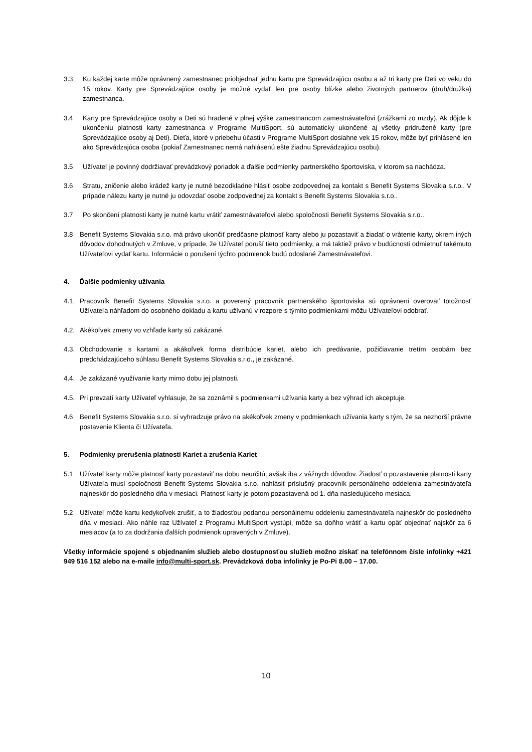3.3 Ku každej karte môže oprávnený zamestnanec priobjednať jednu kartu pre Sprevádzajúcu osobu a až tri karty pre Deti vo veku do 15 rokov. Karty pre Sprevádzajúce osoby je možné vydať len pre osoby blízke alebo životných partnerov (druh/družka) zamestnanca.
3.4 Karty pre Sprevádzajúce osoby a Deti sú hradené v plnej výške zamestnancom zamestnávateľovi (zrážkami zo mzdy). Ak dôjde k ukončeniu platnosti karty zamestnanca v Programe MultiSport, sú automaticky ukončené aj všetky pridružené karty (pre Sprevádzajúce osoby aj Deti). Dieťa, ktoré v priebehu účasti v Programe MultiSport dosiahne vek 15 rokov, môže byť prihlásené len ako Sprevádzajúca osoba (pokiaľ Zamestnanec nemá nahlásenú ešte žiadnu Sprevádzajúcu osobu).
3.5 Užívateľ je povinný dodržiavať prevádzkový poriadok a ďalšie podmienky partnerského športoviska, v ktorom sa nachádza.
3.6 Stratu, zničenie alebo krádež karty je nutné bezodkladne hlásiť osobe zodpovednej za kontakt s Benefit Systems Slovakia s.r.o.. V prípade nálezu karty je nutné ju odovzdať osobe zodpovednej za kontakt s Benefit Systems Slovakia s.r.o..
3.7 Po skončení platnosti karty je nutné kartu vrátiť zamestnávateľovi alebo spoločnosti Benefit Systems Slovakia s.r.o..
3.8 Benefit Systems Slovakia s.r.o. má právo ukončiť predčasne platnosť karty alebo ju pozastaviť a žiadať o vrátenie karty, okrem iných dôvodov dohodnutých v Zmluve, v prípade, že Užívateľ poruší tieto podmienky, a má taktiež právo v budúcnosti odmietnuť takémuto Užívateľovi vydať kartu. Informácie o porušení týchto podmienok budú odoslané Zamestnávateľovi.
4. Ďalšie podmienky užívania
4.1. Pracovník Benefit Systems Slovakia s.r.o. a poverený pracovník partnerského športoviska sú oprávnení overovať totožnosť Užívateľa náhľadom do osobného dokladu a kartu užívanú v rozpore s týmito podmienkami môžu Užívateľovi odobrať.
4.2. Akékoľvek zmeny vo vzhľade karty sú zakázané.
4.3. Obchodovanie s kartami a akákoľvek forma distribúcie kariet, alebo ich predávanie, požičiavanie tretím osobám bez predchádzajúceho súhlasu Benefit Systems Slovakia s.r.o., je zakázané.
4.4. Je zakázané využívanie karty mimo dobu jej platnosti.
4.5. Pri prevzatí karty Užívateľ vyhlasuje, že sa zoznámil s podmienkami užívania karty a bez výhrad ich akceptuje.
4.6 Benefit Systems Slovakia s.r.o. si vyhradzuje právo na akékoľvek zmeny v podmienkach užívania karty s tým, že sa nezhorší právne postavenie Klienta či Užívateľa.
5. Podmienky prerušenia platnosti Kariet a zrušenia Kariet
5.1 Užívateľ karty môže platnosť karty pozastaviť na dobu neurčitú, avšak iba z vážnych dôvodov. Žiadosť o pozastavenie platnosti karty Užívateľa musí spoločnosti Benefit Systems Slovakia s.r.o. nahlásiť príslušný pracovník personálneho oddelenia zamestnávateľa najneskôr do posledného dňa v mesiaci. Platnosť karty je potom pozastavená od 1. dňa nasledujúceho mesiaca.
5.2 Užívateľ môže kartu kedykoľvek zrušiť, a to žiadosťou podanou personálnemu oddeleniu zamestnávateľa najneskôr do posledného dňa v mesiaci. Ako náhle raz Užívateľ z Programu MultiSport vystúpi, môže sa doňho vrátiť a kartu opäť objednať najskôr za 6 mesiacov (a to za dodržania ďalších podmienok upravených v Zmluve).
Všetky informácie spojené s objednaním služieb alebo dostupnosťou služieb možno získať na telefónnom čísle infolinky +421 949 516 152 alebo na e-maile info@multi-sport.sk. Prevádzková doba infolinky je Po-Pi 8.00 – 17.00.
10